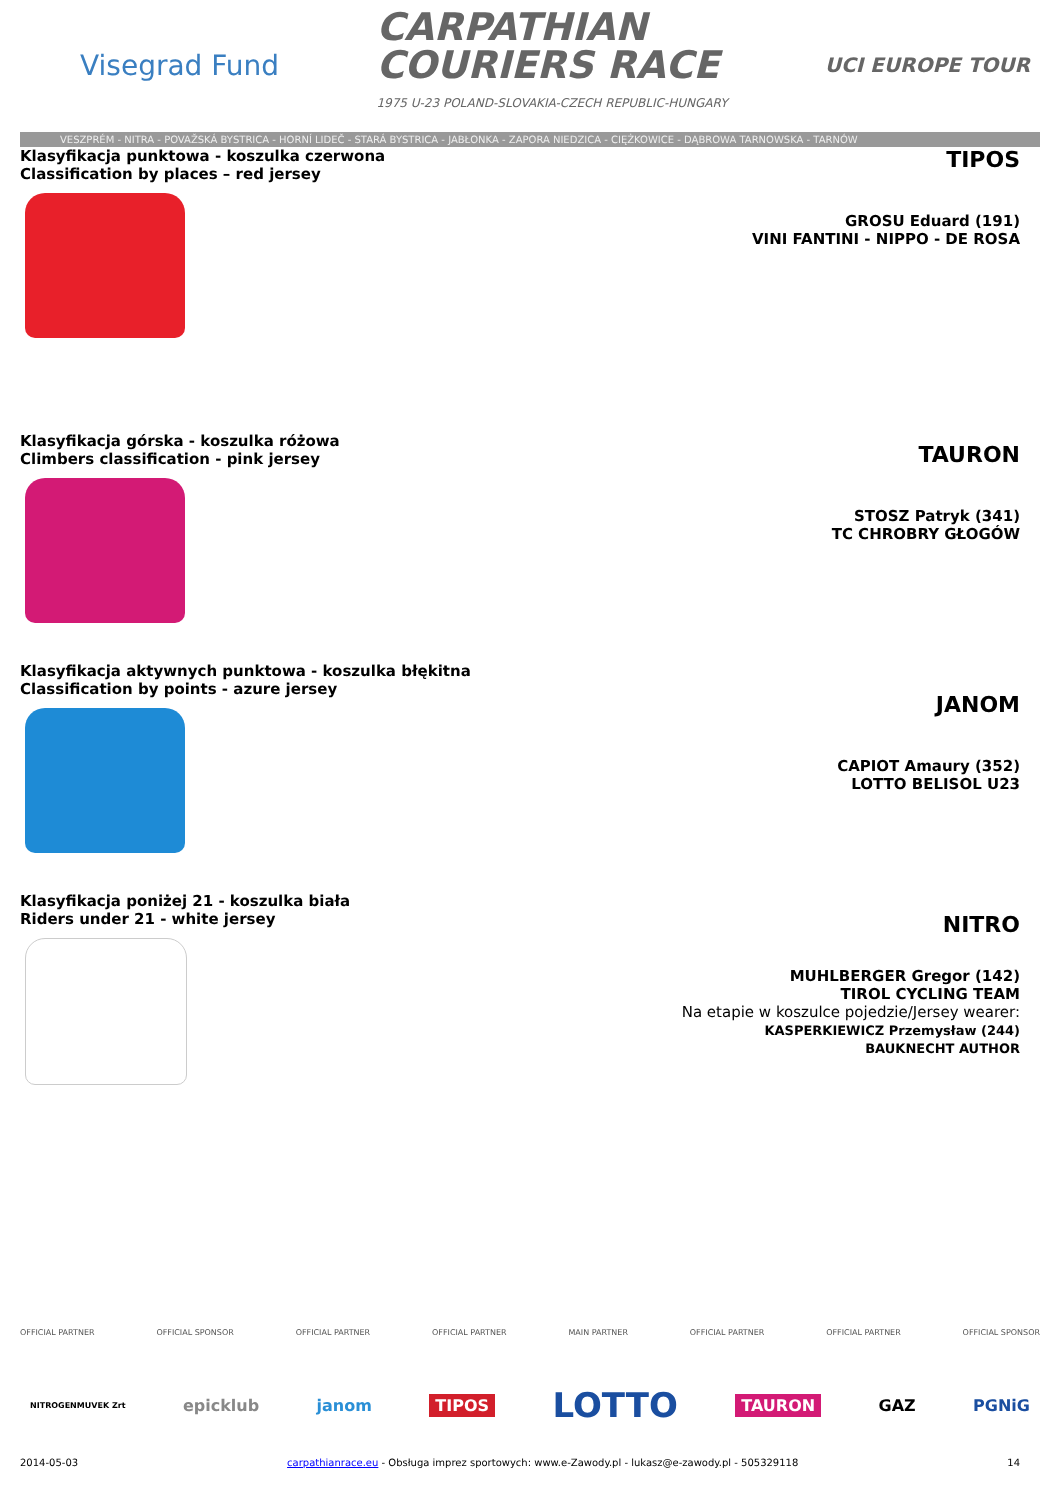Visegrad Fund
CARPATHIAN
COURIERS RACE
1975 U-23 POLAND-SLOVAKIA-CZECH REPUBLIC-HUNGARY
UCI EUROPE TOUR
VESZPRÉM - NITRA - POVAŽSKÁ BYSTRICA - HORNÍ LIDEČ - STARÁ BYSTRICA - JABŁONKA - ZAPORA NIEDZICA - CIĘŻKOWICE - DĄBROWA TARNOWSKA - TARNÓW
Klasyfikacja punktowa - koszulka czerwona
Classification by places – red jersey
TIPOS
GROSU Eduard (191)
VINI FANTINI - NIPPO - DE ROSA
Klasyfikacja górska - koszulka różowa
Climbers classification - pink jersey
TAURON
STOSZ Patryk (341)
TC CHROBRY GŁOGÓW
Klasyfikacja aktywnych punktowa - koszulka błękitna
Classification by points - azure jersey
JANOM
CAPIOT Amaury (352)
LOTTO BELISOL U23
Klasyfikacja poniżej 21 - koszulka biała
Riders under 21 - white jersey
NITRO
MUHLBERGER Gregor (142)
TIROL CYCLING TEAM
Na etapie w koszulce pojedzie/Jersey wearer:
KASPERKIEWICZ Przemysław (244)
BAUKNECHT AUTHOR
OFFICIAL PARTNER OFFICIAL SPONSOR OFFICIAL PARTNER OFFICIAL PARTNER MAIN PARTNER OFFICIAL PARTNER OFFICIAL PARTNER OFFICIAL SPONSOR
NITROGENMUVEK Zrt epicklub janom TIPOS LOTTO TAURON GAZ PGNiG
2014-05-03 carpathianrace.eu - Obsługa imprez sportowych: www.e-Zawody.pl - lukasz@e-zawody.pl - 505329118 14